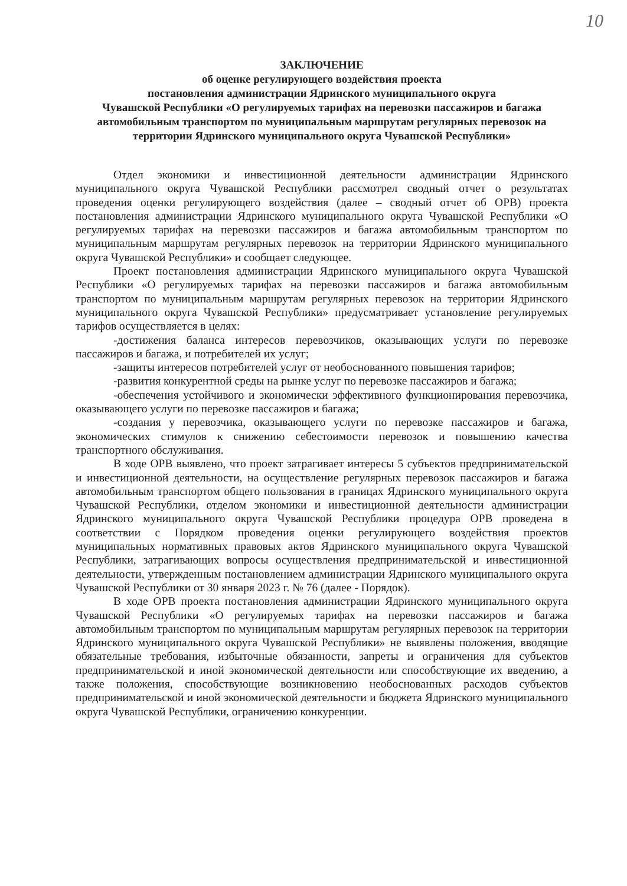10
ЗАКЛЮЧЕНИЕ
об оценке регулирующего воздействия проекта
постановления администрации Ядринского муниципального округа
Чувашской Республики «О регулируемых тарифах на перевозки пассажиров и багажа автомобильным транспортом по муниципальным маршрутам регулярных перевозок на территории Ядринского муниципального округа Чувашской Республики»
Отдел экономики и инвестиционной деятельности администрации Ядринского муниципального округа Чувашской Республики рассмотрел сводный отчет о результатах проведения оценки регулирующего воздействия (далее – сводный отчет об ОРВ) проекта постановления администрации Ядринского муниципального округа Чувашской Республики «О регулируемых тарифах на перевозки пассажиров и багажа автомобильным транспортом по муниципальным маршрутам регулярных перевозок на территории Ядринского муниципального округа Чувашской Республики» и сообщает следующее.
Проект постановления администрации Ядринского муниципального округа Чувашской Республики «О регулируемых тарифах на перевозки пассажиров и багажа автомобильным транспортом по муниципальным маршрутам регулярных перевозок на территории Ядринского муниципального округа Чувашской Республики» предусматривает установление регулируемых тарифов осуществляется в целях:
-достижения баланса интересов перевозчиков, оказывающих услуги по перевозке пассажиров и багажа, и потребителей их услуг;
-защиты интересов потребителей услуг от необоснованного повышения тарифов;
-развития конкурентной среды на рынке услуг по перевозке пассажиров и багажа;
-обеспечения устойчивого и экономически эффективного функционирования перевозчика, оказывающего услуги по перевозке пассажиров и багажа;
-создания у перевозчика, оказывающего услуги по перевозке пассажиров и багажа, экономических стимулов к снижению себестоимости перевозок и повышению качества транспортного обслуживания.
В ходе ОРВ выявлено, что проект затрагивает интересы 5 субъектов предпринимательской и инвестиционной деятельности, на осуществление регулярных перевозок пассажиров и багажа автомобильным транспортом общего пользования в границах Ядринского муниципального округа Чувашской Республики, отделом экономики и инвестиционной деятельности администрации Ядринского муниципального округа Чувашской Республики процедура ОРВ проведена в соответствии с Порядком проведения оценки регулирующего воздействия проектов муниципальных нормативных правовых актов Ядринского муниципального округа Чувашской Республики, затрагивающих вопросы осуществления предпринимательской и инвестиционной деятельности, утвержденным постановлением администрации Ядринского муниципального округа Чувашской Республики от 30 января 2023 г. № 76 (далее - Порядок).
В ходе ОРВ проекта постановления администрации Ядринского муниципального округа Чувашской Республики «О регулируемых тарифах на перевозки пассажиров и багажа автомобильным транспортом по муниципальным маршрутам регулярных перевозок на территории Ядринского муниципального округа Чувашской Республики» не выявлены положения, вводящие обязательные требования, избыточные обязанности, запреты и ограничения для субъектов предпринимательской и иной экономической деятельности или способствующие их введению, а также положения, способствующие возникновению необоснованных расходов субъектов предпринимательской и иной экономической деятельности и бюджета Ядринского муниципального округа Чувашской Республики, ограничению конкуренции.